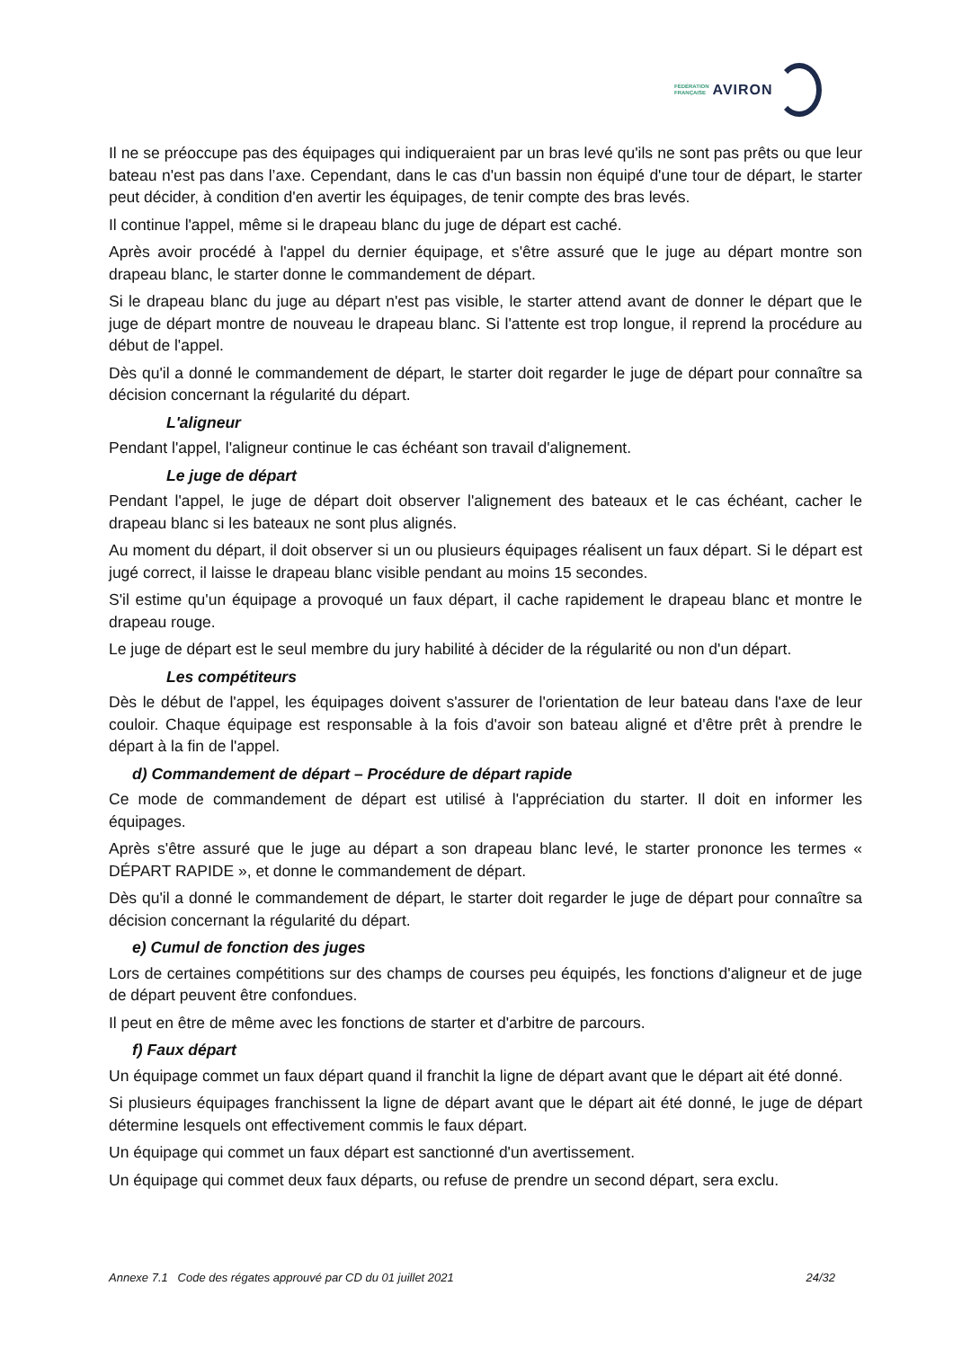FÉDÉRATION
FRANÇAISE
AVIRON
Il ne se préoccupe pas des équipages qui indiqueraient par un bras levé qu'ils ne sont pas prêts ou que leur bateau n'est pas dans l’axe. Cependant, dans le cas d'un bassin non équipé d'une tour de départ, le starter peut décider, à condition d'en avertir les équipages, de tenir compte des bras levés.
Il continue l'appel, même si le drapeau blanc du juge de départ est caché.
Après avoir procédé à l'appel du dernier équipage, et s'être assuré que le juge au départ montre son drapeau blanc, le starter donne le commandement de départ.
Si le drapeau blanc du juge au départ n'est pas visible, le starter attend avant de donner le départ que le juge de départ montre de nouveau le drapeau blanc. Si l'attente est trop longue, il reprend la procédure au début de l'appel.
Dès qu'il a donné le commandement de départ, le starter doit regarder le juge de départ pour connaître sa décision concernant la régularité du départ.
L'aligneur
Pendant l'appel, l'aligneur continue le cas échéant son travail d'alignement.
Le juge de départ
Pendant l'appel, le juge de départ doit observer l'alignement des bateaux et le cas échéant, cacher le drapeau blanc si les bateaux ne sont plus alignés.
Au moment du départ, il doit observer si un ou plusieurs équipages réalisent un faux départ. Si le départ est jugé correct, il laisse le drapeau blanc visible pendant au moins 15 secondes.
S'il estime qu'un équipage a provoqué un faux départ, il cache rapidement le drapeau blanc et montre le drapeau rouge.
Le juge de départ est le seul membre du jury habilité à décider de la régularité ou non d'un départ.
Les compétiteurs
Dès le début de l'appel, les équipages doivent s'assurer de l'orientation de leur bateau dans l'axe de leur couloir. Chaque équipage est responsable à la fois d'avoir son bateau aligné et d'être prêt à prendre le départ à la fin de l'appel.
d) Commandement de départ – Procédure de départ rapide
Ce mode de commandement de départ est utilisé à l'appréciation du starter. Il doit en informer les équipages.
Après s'être assuré que le juge au départ a son drapeau blanc levé, le starter prononce les termes « DÉPART RAPIDE », et donne le commandement de départ.
Dès qu'il a donné le commandement de départ, le starter doit regarder le juge de départ pour connaître sa décision concernant la régularité du départ.
e) Cumul de fonction des juges
Lors de certaines compétitions sur des champs de courses peu équipés, les fonctions d'aligneur et de juge de départ peuvent être confondues.
Il peut en être de même avec les fonctions de starter et d'arbitre de parcours.
f) Faux départ
Un équipage commet un faux départ quand il franchit la ligne de départ avant que le départ ait été donné.
Si plusieurs équipages franchissent la ligne de départ avant que le départ ait été donné, le juge de départ détermine lesquels ont effectivement commis le faux départ.
Un équipage qui commet un faux départ est sanctionné d'un avertissement.
Un équipage qui commet deux faux départs, ou refuse de prendre un second départ, sera exclu.
Annexe 7.1 Code des régates approuvé par CD du 01 juillet 2021 24/32